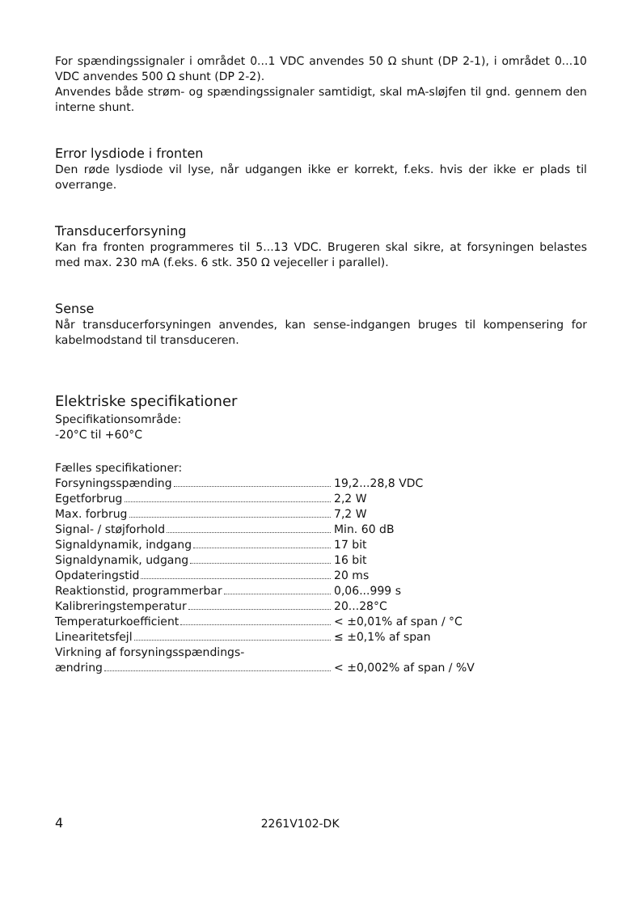For spændingssignaler i området 0...1 VDC anvendes 50 Ω shunt (DP 2-1), i området 0...10 VDC anvendes 500 Ω shunt (DP 2-2).
Anvendes både strøm- og spændingssignaler samtidigt, skal mA-sløjfen til gnd. gennem den interne shunt.
Error lysdiode i fronten
Den røde lysdiode vil lyse, når udgangen ikke er korrekt, f.eks. hvis der ikke er plads til overrange.
Transducerforsyning
Kan fra fronten programmeres til 5...13 VDC. Brugeren skal sikre, at forsyningen belastes med max. 230 mA (f.eks. 6 stk. 350 Ω vejeceller i parallel).
Sense
Når transducerforsyningen anvendes, kan sense-indgangen bruges til kompensering for kabelmodstand til transduceren.
Elektriske specifikationer
Specifikationsområde:
-20°C til +60°C
Fælles specifikationer:
| Forsyningsspænding | 19,2...28,8 VDC |
| Egetforbrug | 2,2 W |
| Max. forbrug | 7,2 W |
| Signal- / støjforhold | Min. 60 dB |
| Signaldynamik, indgang | 17 bit |
| Signaldynamik, udgang | 16 bit |
| Opdateringstid | 20 ms |
| Reaktionstid, programmerbar | 0,06...999 s |
| Kalibreringstemperatur | 20...28°C |
| Temperaturkoefficient | < ±0,01% af span / °C |
| Linearitetsfejl | ≤ ±0,1% af span |
| Virkning af forsyningsspændings- ændring | < ±0,002% af span / %V |
4 2261V102-DK